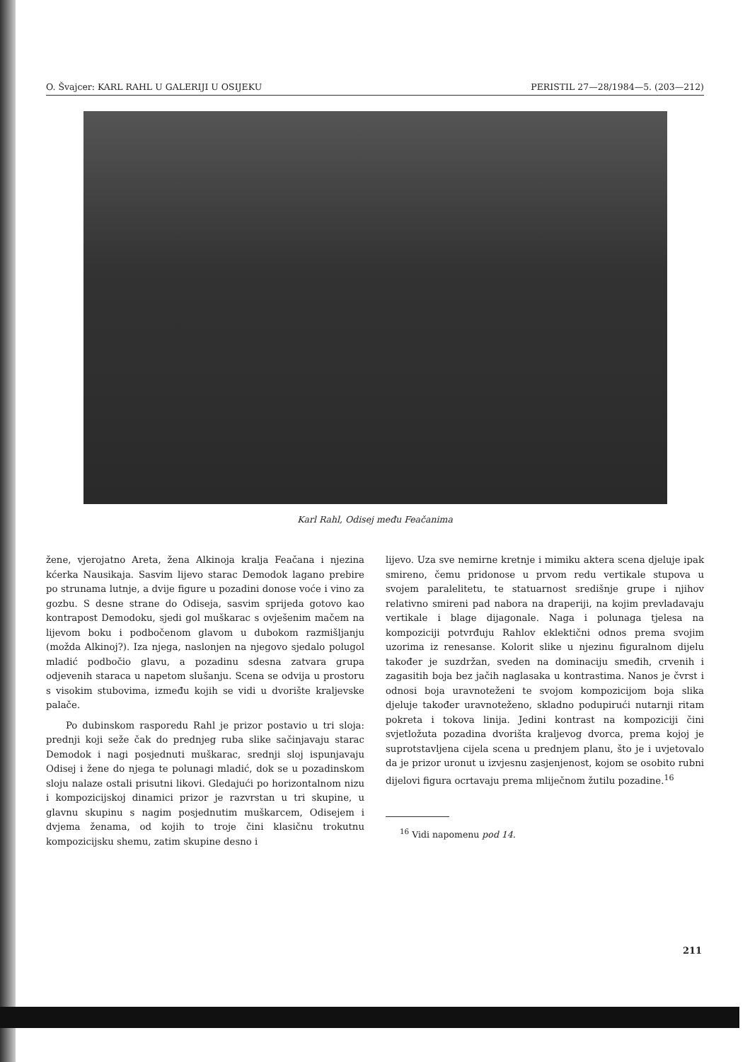O. Švajcer: KARL RAHL U GALERIJI U OSIJEKU PERISTIL 27—28/1984—5. (203—212)
Karl Rahl, Odisej među Feačanima
žene, vjerojatno Areta, žena Alkinoja kralja Feačana i njezina kćerka Nausikaja. Sasvim lijevo starac Demodok lagano prebire po strunama lutnje, a dvije figure u pozadini donose voće i vino za gozbu. S desne strane do Odiseja, sasvim sprijeda gotovo kao kontrapost Demodoku, sjedi gol muškarac s ovješenim mačem na lijevom boku i podbočenom glavom u dubokom razmišljanju (možda Alkinoj?). Iza njega, naslonjen na njegovo sjedalo polugol mladić podbočio glavu, a pozadinu sdesna zatvara grupa odjevenih staraca u napetom slušanju. Scena se odvija u prostoru s visokim stubovima, između kojih se vidi u dvorište kraljevske palače.
Po dubinskom rasporedu Rahl je prizor postavio u tri sloja: prednji koji seže čak do prednjeg ruba slike sačinjavaju starac Demodok i nagi posjednuti muškarac, srednji sloj ispunjavaju Odisej i žene do njega te polunagi mladić, dok se u pozadinskom sloju nalaze ostali prisutni likovi. Gledajući po horizontalnom nizu i kompozicijskoj dinamici prizor je razvrstan u tri skupine, u glavnu skupinu s nagim posjednutim muškarcem, Odisejem i dvjema ženama, od kojih to troje čini klasičnu trokutnu kompozicijsku shemu, zatim skupine desno i
lijevo. Uza sve nemirne kretnje i mimiku aktera scena djeluje ipak smireno, čemu pridonose u prvom redu vertikale stupova u svojem paralelitetu, te statuarnost središnje grupe i njihov relativno smireni pad nabora na draperiji, na kojim prevladavaju vertikale i blage dijagonale. Naga i polunaga tjelesa na kompoziciji potvrđuju Rahlov eklektični odnos prema svojim uzorima iz renesanse. Kolorit slike u njezinu figuralnom dijelu također je suzdržan, sveden na dominaciju smeđih, crvenih i zagasitih boja bez jačih naglasaka u kontrastima. Nanos je čvrst i odnosi boja uravnoteženi te svojom kompozicijom boja slika djeluje također uravnoteženo, skladno podupirući nutarnji ritam pokreta i tokova linija. Jedini kontrast na kompoziciji čini svjetložuta pozadina dvorišta kraljevog dvorca, prema kojoj je suprotstavljena cijela scena u prednjem planu, što je i uvjetovalo da je prizor uronut u izvjesnu zasjenjenost, kojom se osobito rubni dijelovi figura ocrtavaju prema mliječnom žutilu pozadine.<sup>16</sup>
<sup>16</sup> Vidi napomenu pod 14.
211